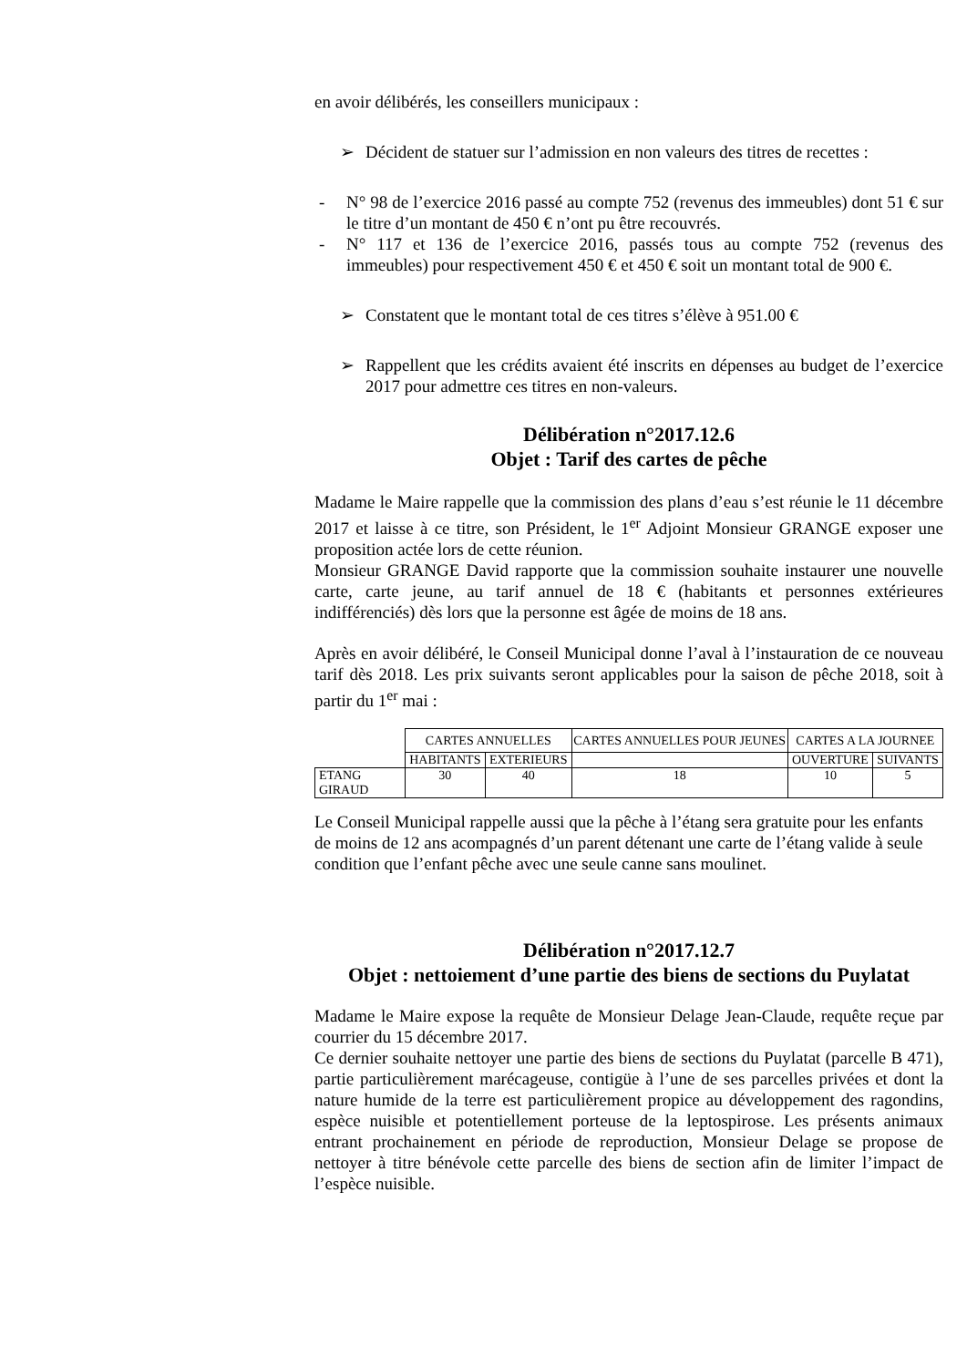en avoir délibérés, les conseillers municipaux :
➢ Décident de statuer sur l’admission en non valeurs des titres de recettes :
- N° 98 de l’exercice 2016 passé au compte 752 (revenus des immeubles) dont 51 € sur le titre d’un montant de 450 € n’ont pu être recouvrés.
- N° 117 et 136 de l’exercice 2016, passés tous au compte 752 (revenus des immeubles) pour respectivement 450 € et 450 € soit un montant total de 900 €.
➢ Constatent que le montant total de ces titres s’élève à 951.00 €
➢ Rappellent que les crédits avaient été inscrits en dépenses au budget de l’exercice 2017 pour admettre ces titres en non-valeurs.
Délibération n°2017.12.6
Objet : Tarif des cartes de pêche
Madame le Maire rappelle que la commission des plans d’eau s’est réunie le 11 décembre 2017 et laisse à ce titre, son Président, le 1<sup>er</sup> Adjoint Monsieur GRANGE exposer une proposition actée lors de cette réunion.
Monsieur GRANGE David rapporte que la commission souhaite instaurer une nouvelle carte, carte jeune, au tarif annuel de 18 € (habitants et personnes extérieures indifférenciés) dès lors que la personne est âgée de moins de 18 ans.
Après en avoir délibéré, le Conseil Municipal donne l’aval à l’instauration de ce nouveau tarif dès 2018. Les prix suivants seront applicables pour la saison de pêche 2018, soit à partir du 1<sup>er</sup> mai :
| | CARTES ANNUELLES | | CARTES ANNUELLES POUR JEUNES | CARTES A LA JOURNEE | |
| | HABITANTS | EXTERIEURS | | OUVERTURE | SUIVANTS |
| ETANG GIRAUD | 30 | 40 | 18 | 10 | 5 |
Le Conseil Municipal rappelle aussi que la pêche à l’étang sera gratuite pour les enfants de moins de 12 ans acompagnés d’un parent détenant une carte de l’étang valide à seule condition que l’enfant pêche avec une seule canne sans moulinet.
Délibération n°2017.12.7
Objet : nettoiement d’une partie des biens de sections du Puylatat
Madame le Maire expose la requête de Monsieur Delage Jean-Claude, requête reçue par courrier du 15 décembre 2017.
Ce dernier souhaite nettoyer une partie des biens de sections du Puylatat (parcelle B 471), partie particulièrement marécageuse, contigüe à l’une de ses parcelles privées et dont la nature humide de la terre est particulièrement propice au développement des ragondins, espèce nuisible et potentiellement porteuse de la leptospirose. Les présents animaux entrant prochainement en période de reproduction, Monsieur Delage se propose de nettoyer à titre bénévole cette parcelle des biens de section afin de limiter l’impact de l’espèce nuisible.